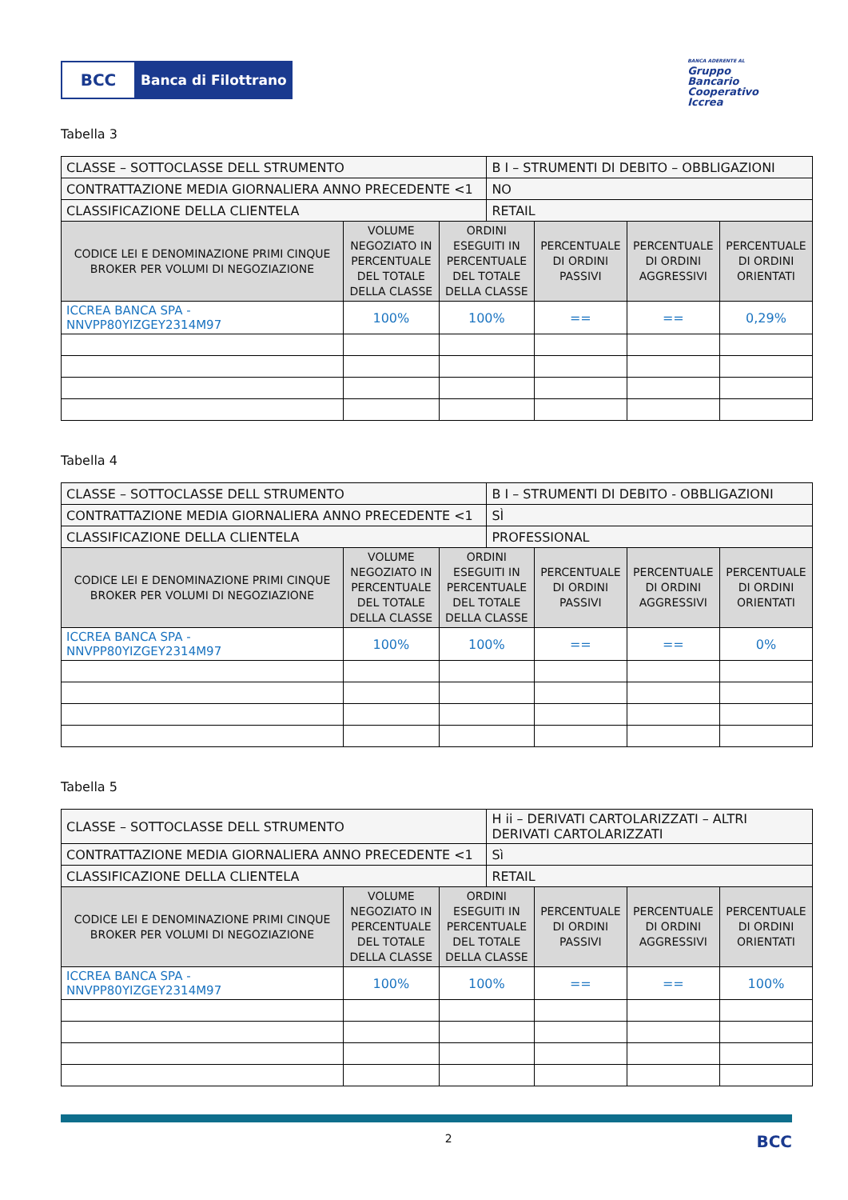BCC Banca di Filottrano
BANCA ADERENTE AL
Gruppo
Bancario
Cooperativo
Iccrea
Tabella 3
| CLASSE – SOTTOCLASSE DELL STRUMENTO | | | B I – STRUMENTI DI DEBITO – OBBLIGAZIONI | | | |
| CONTRATTAZIONE MEDIA GIORNALIERA ANNO PRECEDENTE <1 | | | NO | | | |
| CLASSIFICAZIONE DELLA CLIENTELA | | | RETAIL | | | |
| CODICE LEI E DENOMINAZIONE PRIMI CINQUE BROKER PER VOLUMI DI NEGOZIAZIONE | VOLUME NEGOZIATO IN PERCENTUALE DEL TOTALE DELLA CLASSE | ORDINI ESEGUITI IN PERCENTUALE DEL TOTALE DELLA CLASSE | | PERCENTUALE DI ORDINI PASSIVI | PERCENTUALE DI ORDINI AGGRESSIVI | PERCENTUALE DI ORDINI ORIENTATI |
| ICCREA BANCA SPA - NNVPP80YIZGEY2314M97 | 100% | 100% | | == | == | 0,29% |
Tabella 4
| CLASSE – SOTTOCLASSE DELL STRUMENTO | | | B I – STRUMENTI DI DEBITO - OBBLIGAZIONI | | | |
| CONTRATTAZIONE MEDIA GIORNALIERA ANNO PRECEDENTE <1 | | | SÌ | | | |
| CLASSIFICAZIONE DELLA CLIENTELA | | | PROFESSIONAL | | | |
| CODICE LEI E DENOMINAZIONE PRIMI CINQUE BROKER PER VOLUMI DI NEGOZIAZIONE | VOLUME NEGOZIATO IN PERCENTUALE DEL TOTALE DELLA CLASSE | ORDINI ESEGUITI IN PERCENTUALE DEL TOTALE DELLA CLASSE | | PERCENTUALE DI ORDINI PASSIVI | PERCENTUALE DI ORDINI AGGRESSIVI | PERCENTUALE DI ORDINI ORIENTATI |
| ICCREA BANCA SPA - NNVPP80YIZGEY2314M97 | 100% | 100% | | == | == | 0% |
Tabella 5
| CLASSE – SOTTOCLASSE DELL STRUMENTO | | | H ii – DERIVATI CARTOLARIZZATI – ALTRI DERIVATI CARTOLARIZZATI | | | |
| CONTRATTAZIONE MEDIA GIORNALIERA ANNO PRECEDENTE <1 | | | Sì | | | |
| CLASSIFICAZIONE DELLA CLIENTELA | | | RETAIL | | | |
| CODICE LEI E DENOMINAZIONE PRIMI CINQUE BROKER PER VOLUMI DI NEGOZIAZIONE | VOLUME NEGOZIATO IN PERCENTUALE DEL TOTALE DELLA CLASSE | ORDINI ESEGUITI IN PERCENTUALE DEL TOTALE DELLA CLASSE | | PERCENTUALE DI ORDINI PASSIVI | PERCENTUALE DI ORDINI AGGRESSIVI | PERCENTUALE DI ORDINI ORIENTATI |
| ICCREA BANCA SPA - NNVPP80YIZGEY2314M97 | 100% | 100% | | == | == | 100% |
2 BCC